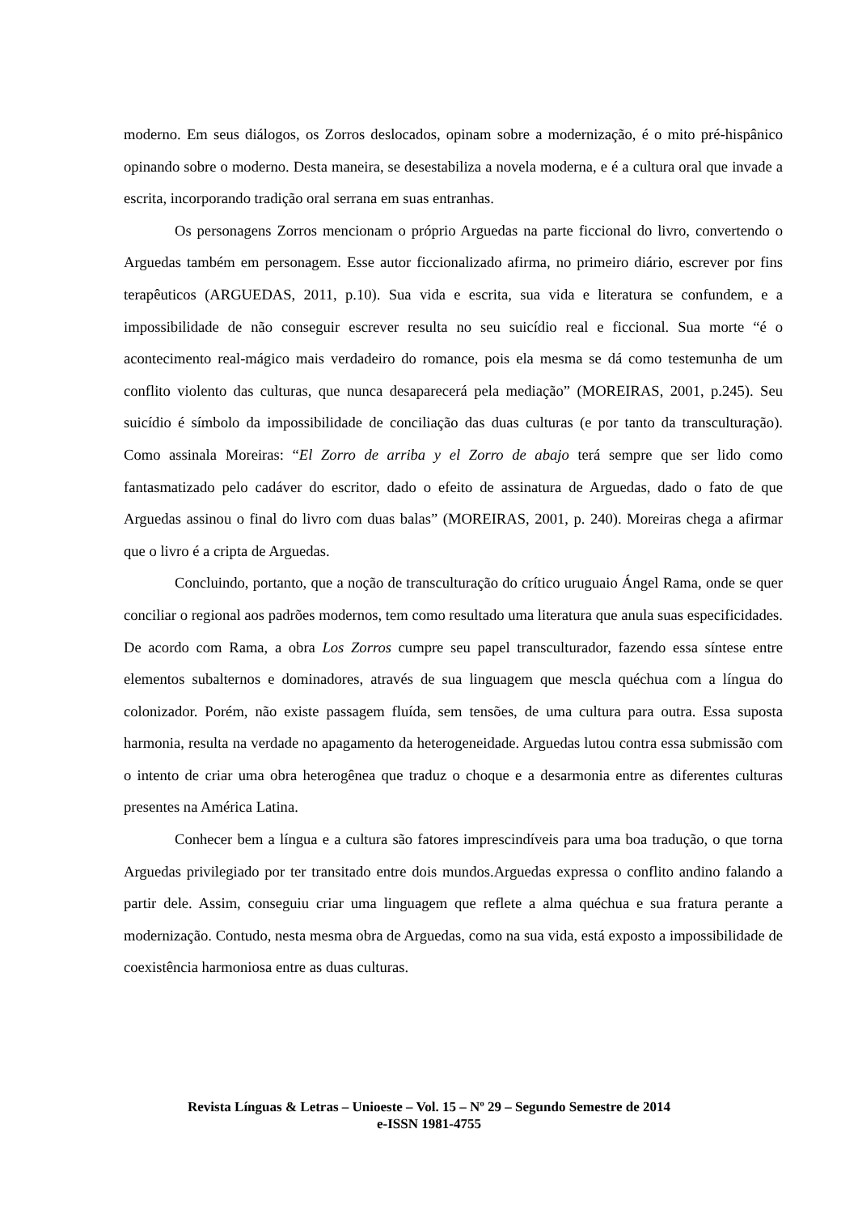moderno. Em seus diálogos, os Zorros deslocados, opinam sobre a modernização, é o mito pré-hispânico opinando sobre o moderno. Desta maneira, se desestabiliza a novela moderna, e é a cultura oral que invade a escrita, incorporando tradição oral serrana em suas entranhas.
Os personagens Zorros mencionam o próprio Arguedas na parte ficcional do livro, convertendo o Arguedas também em personagem. Esse autor ficcionalizado afirma, no primeiro diário, escrever por fins terapêuticos (ARGUEDAS, 2011, p.10). Sua vida e escrita, sua vida e literatura se confundem, e a impossibilidade de não conseguir escrever resulta no seu suicídio real e ficcional. Sua morte “é o acontecimento real-mágico mais verdadeiro do romance, pois ela mesma se dá como testemunha de um conflito violento das culturas, que nunca desaparecerá pela mediação” (MOREIRAS, 2001, p.245). Seu suicídio é símbolo da impossibilidade de conciliação das duas culturas (e por tanto da transculturação). Como assinala Moreiras: “El Zorro de arriba y el Zorro de abajo terá sempre que ser lido como fantasmatizado pelo cadáver do escritor, dado o efeito de assinatura de Arguedas, dado o fato de que Arguedas assinou o final do livro com duas balas” (MOREIRAS, 2001, p. 240). Moreiras chega a afirmar que o livro é a cripta de Arguedas.
Concluindo, portanto, que a noção de transculturação do crítico uruguaio Ángel Rama, onde se quer conciliar o regional aos padrões modernos, tem como resultado uma literatura que anula suas especificidades. De acordo com Rama, a obra Los Zorros cumpre seu papel transculturador, fazendo essa síntese entre elementos subalternos e dominadores, através de sua linguagem que mescla quéchua com a língua do colonizador. Porém, não existe passagem fluída, sem tensões, de uma cultura para outra. Essa suposta harmonia, resulta na verdade no apagamento da heterogeneidade. Arguedas lutou contra essa submissão com o intento de criar uma obra heterogênea que traduz o choque e a desarmonia entre as diferentes culturas presentes na América Latina.
Conhecer bem a língua e a cultura são fatores imprescindíveis para uma boa tradução, o que torna Arguedas privilegiado por ter transitado entre dois mundos.Arguedas expressa o conflito andino falando a partir dele. Assim, conseguiu criar uma linguagem que reflete a alma quéchua e sua fratura perante a modernização. Contudo, nesta mesma obra de Arguedas, como na sua vida, está exposto a impossibilidade de coexistência harmoniosa entre as duas culturas.
Revista Línguas & Letras – Unioeste – Vol. 15 – Nº 29 – Segundo Semestre de 2014
e-ISSN 1981-4755